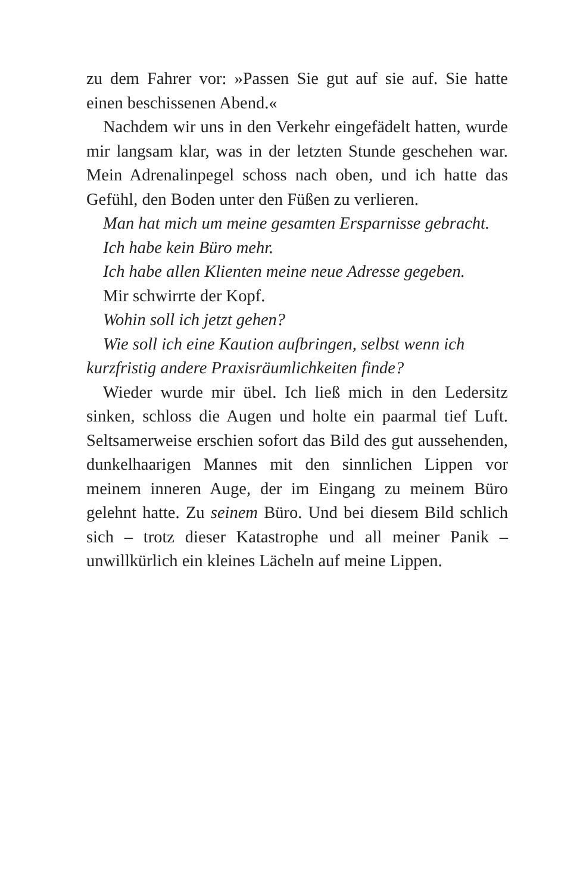zu dem Fahrer vor: »Passen Sie gut auf sie auf. Sie hatte einen beschissenen Abend.«
Nachdem wir uns in den Verkehr eingefädelt hatten, wurde mir langsam klar, was in der letzten Stunde geschehen war. Mein Adrenalinpegel schoss nach oben, und ich hatte das Gefühl, den Boden unter den Füßen zu verlieren.
Man hat mich um meine gesamten Ersparnisse gebracht.
Ich habe kein Büro mehr.
Ich habe allen Klienten meine neue Adresse gegeben.
Mir schwirrte der Kopf.
Wohin soll ich jetzt gehen?
Wie soll ich eine Kaution aufbringen, selbst wenn ich kurzfristig andere Praxisräumlichkeiten finde?
Wieder wurde mir übel. Ich ließ mich in den Ledersitz sinken, schloss die Augen und holte ein paarmal tief Luft. Seltsamerweise erschien sofort das Bild des gut aussehenden, dunkelhaarigen Mannes mit den sinnlichen Lippen vor meinem inneren Auge, der im Eingang zu meinem Büro gelehnt hatte. Zu seinem Büro. Und bei diesem Bild schlich sich – trotz dieser Katastrophe und all meiner Panik – unwillkürlich ein kleines Lächeln auf meine Lippen.